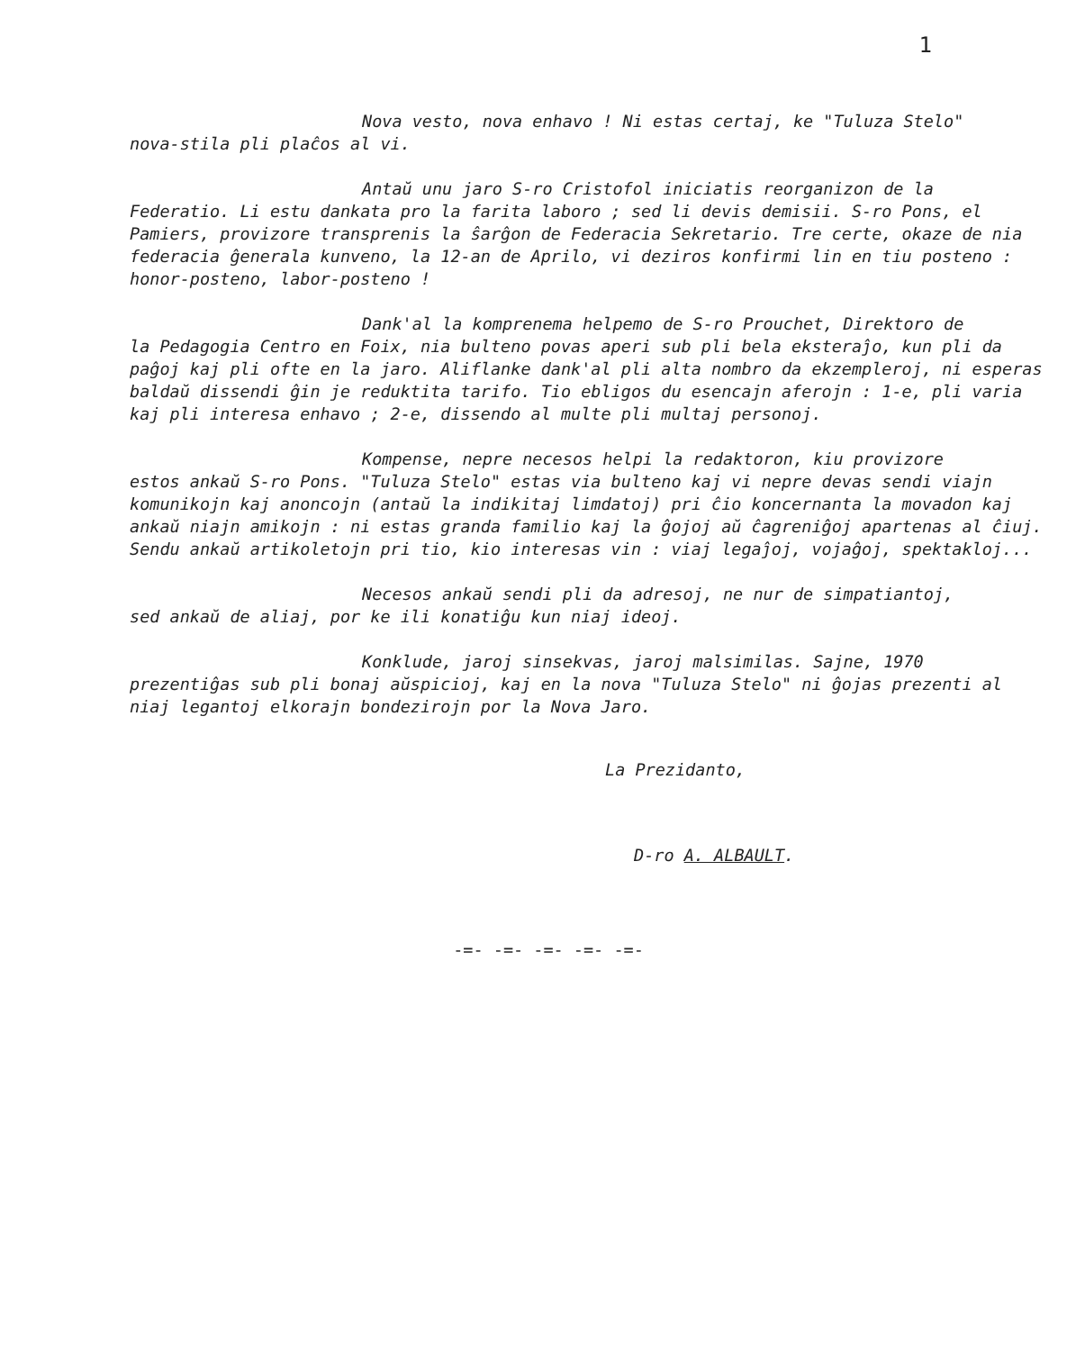1
Nova vesto, nova enhavo ! Ni estas certaj, ke "Tuluza Stelo"
nova-stila pli plaĉos al vi.
Antaŭ unu jaro S-ro Cristofol iniciatis reorganizon de la
Federatio. Li estu dankata pro la farita laboro ; sed li devis demisii. S-ro Pons, el Pamiers, provizore transprenis la ŝarĝon de Federacia Sekretario. Tre certe, okaze de nia federacia ĝenerala kunveno, la 12-an de Aprilo, vi deziros konfirmi lin en tiu posteno : honor-posteno, labor-posteno !
Dank'al la komprenema helpemo de S-ro Prouchet, Direktoro de
la Pedagogia Centro en Foix, nia bulteno povas aperi sub pli bela eksteraĵo, kun pli da paĝoj kaj pli ofte en la jaro. Aliflanke dank'al pli alta nombro da ekzempleroj, ni esperas baldaŭ dissendi ĝin je reduktita tarifo. Tio ebligos du esencajn aferojn : 1-e, pli varia kaj pli interesa enhavo ; 2-e, dissendo al multe pli multaj personoj.
Kompense, nepre necesos helpi la redaktoron, kiu provizore
estos ankaŭ S-ro Pons. "Tuluza Stelo" estas via bulteno kaj vi nepre devas sendi viajn komunikojn kaj anoncojn (antaŭ la indikitaj limdatoj) pri ĉio koncernanta la movadon kaj ankaŭ niajn amikojn : ni estas granda familio kaj la ĝojoj aŭ ĉagreniĝoj apartenas al ĉiuj. Sendu ankaŭ artikoletojn pri tio, kio interesas vin : viaj legaĵoj, vojaĝoj, spektakloj...
Necesos ankaŭ sendi pli da adresoj, ne nur de simpatiantoj,
sed ankaŭ de aliaj, por ke ili konatiĝu kun niaj ideoj.
Konklude, jaroj sinsekvas, jaroj malsimilas. Sajne, 1970
prezentiĝas sub pli bonaj aŭspicioj, kaj en la nova "Tuluza Stelo" ni ĝojas prezenti al niaj legantoj elkorajn bondezirojn por la Nova Jaro.
La Prezidanto,
D-ro A. ALBAULT.
-=- -=- -=- -=- -=-